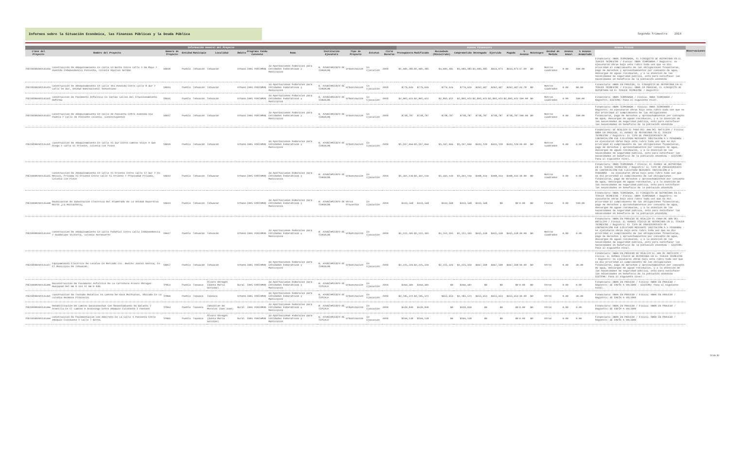Informes sobre la Situación Económica, las Finanzas Públicas y la Deuda Pública Segundo Trimestre 2018
| Información General del Proyecto | | | | | | | | | | | | | Avance Financiero | | | | | | | | | | Avance Físico | | | Observaciones |
| --- | --- | --- | --- | --- | --- | --- | --- | --- | --- | --- | --- | --- | --- | --- | --- | --- | --- | --- | --- | --- | --- | --- | --- | --- | --- | --- |
| Clave del Proyecto | Nombre del Proyecto | Número de Proyecto | Entidad | Municipio | Localidad | Ámbito | Programa Fondo Convenio | Ramo | Institución Ejecutora | Tipo de Proyecto | Estatus | Ciclo Recurso | Presupuesto | Modificado | Recaudado (Ministrado) | Comprometido | Devengado | Ejercido | Pagado | % Avance | Reintegro | Unidad de Medida | Avance Anual | % Avance Acumulado | | |
| PUE18180201135316 | Construcción De Adoquinamiento En Calle 14 Norte Entre Calle 5 De Mayo Y Avenida Independencia Poniente, Colonia Aquiles Serdán | 18030 | Puebla | Tehuacán | Tehuacán | Urbano | I005 FORTAMUN | 33-Aportaciones Federales para Entidades Federativas y Municipios | H. AYUNTAMIENTO DE TEHUACAN | Urbanización | En Ejecución | 2018 | $1,981,485 | $1,981,485 | $1,981,485 | $1,981,485 | $1,981,485 | $933,073 | $933,073 | 47.09 | $0 | Metros Cuadrados | 0.00 | 100.00 | Financiera: OBRA TERMINADA, EL FINIQUITO SE REPORTARA EN EL TERCER TRIMESTRE / Física: OBRA TERMINADA / Registro: se ejecutaron obras bajo este rubro toda vez que se dio prioridad al cumplimiento de las obligaciones financieras, pago de derechos y aprovechamientos por concepto de agua, descargas de aguas residuales, y a la atención de las necesidades de seguridad pública, esto para satisfacer las necesidades en beneficio de la población atendida | |
| PUE18180201135319 | Construcción De Adoquinamiento En Calle 4ta Avenida Entre Calle 8 Sur Y Calle 10 Sur, Unidad Habitacional Venustiano | 18033 | Puebla | Tehuacán | Tehuacán | Urbano | I005 FORTAMUN | 33-Aportaciones Federales para Entidades Federativas y Municipios | H. AYUNTAMIENTO DE TEHUACAN | Urbanización | En Ejecución | 2018 | $776,626 | $776,626 | $776,626 | $776,626 | $262,307 | $262,307 | $262,307 | 33.78 | $0 | Metros Cuadrados | 0.00 | 80.00 | Financiera: OBRA EN PROCESO, EL FINIQUITO SE REPORTARA EN EL TERCER TRIMESTRE / Física: OBRA EN PROCESO, EL FINIQUITO SE REPORTARA EN EL TERCER TRIMESTRE / Registro: | |
| PUE18180201135321 | Construcción De Pavimento Asfáltico En Varias Calles Del Fraccionamiento Reforma | 18035 | Puebla | Tehuacán | Tehuacán | Urbano | I005 FORTAMUN | 33-Aportaciones Federales para Entidades Federativas y Municipios | H. AYUNTAMIENTO DE TEHUACAN | Urbanización | En Ejecución | 2018 | $2,805,652 | $2,805,652 | $2,805,652 | $2,805,652 | $2,805,652 | $2,805,652 | $2,805,652 | 100.00 | $0 | Metros Cuadrados | 0.00 | 100.00 | Financiera: OBRA TERMINADA / Física: OBRA TERMINADA / Registro: SISTEMA: Pasa al siguiente nivel. | |
| PUE18180201135324 | Construccion De Adoquinamiento En Calle 20 Poniente Entre Avenida Via Puebla Y Calle 20 Poniente Colonia. Constituyentes | 18037 | Puebla | Tehuacán | Tehuacán | Urbano | I005 FORTAMUN | 33-Aportaciones Federales para Entidades Federativas y Municipios | H. AYUNTAMIENTO DE TEHUACAN | Urbanización | En Ejecución | 2018 | $748,787 | $748,787 | $748,787 | $748,787 | $748,787 | $748,787 | $748,787 | 100.00 | $0 | Metros Cuadrados | 0.00 | 100.00 | Financiera: OBRA TERMINADA / Física: OBRA TERMINADA / Registro: se ejecutaron obras bajo este rubro toda vez que se dió prioridad al cumplimiento de las obligaciones financieras, pago de derechos y aprovechamientos por concepto de agua, descargas de aguas residuales, y a la atención de las necesidades de seguridad pública, esto para satisfacer las necesidades en beneficio de la población atendida | |
| PUE18180201135331 | Construcción De Adoquinamiento En Calle 15 Sur Entre Camino Viejo A San Diego Y Calle 15 Oriente, Colonia Los Pinos | 18039 | Puebla | Tehuacán | Tehuacán | Urbano | I005 FORTAMUN | 33-Aportaciones Federales para Entidades Federativas y Municipios | H. AYUNTAMIENTO DE TEHUACAN | Urbanización | En Ejecución | 2018 | $1,107,066 | $1,107,066 | $1,107,066 | $1,107,066 | $332,120 | $332,120 | $332,120 | 30.00 | $0 | Metros Cuadrados | 0.00 | 0.00 | Financiera: SE REALIZO EL PAGO DEL 30% DEL ANTICIPO / Física: OBRA EN PROCESO, EL AVANCE SE REPORTARA EN EL TERCER TRIMESTRE / Registro: EL TIPO DE PROCEDIMIENTO DE CONTRATACIÓN FUE EJECUTADO MEDIANTE INVITACIÓN A 5 PERSONAS - se ejecutaron obras bajo este rubro toda vez que se dió prioridad al cumplimiento de las obligaciones financieras, pago de derechos y aprovechamientos por concepto de agua, descargas de aguas residuales, y a la atención de las necesidades de seguridad pública, esto para satisfacer las necesidades en beneficio de la población atendida - SISTEMA: Pasa al siguiente nivel. | |
| PUE18180201135335 | Construcción De Adoquinamiento En Calle 15 Oriente Entre Calle 17 Sur Y Av. México, Privada 15 Oriente Entre Calle 15 Oriente Y Propiedad Privada, Colonia Los Pinos | 18042 | Puebla | Tehuacán | Tehuacán | Urbano | I005 FORTAMUN | 33-Aportaciones Federales para Entidades Federativas y Municipios | H. AYUNTAMIENTO DE TEHUACAN | Urbanización | En Ejecución | 2018 | $1,361,146 | $1,361,146 | $1,361,146 | $1,361,146 | $408,344 | $408,344 | $408,344 | 30.00 | $0 | Metros Cuadrados | 0.00 | 0.00 | Financiera: OBRA TERMINADA / Física: EL AVANCE SE REPORTARA EN EL TERCER TRIMESTRE / Registro: EL TIPO DE PROCEDIMIENTO DE CONTRATACIÓN FUE EJECUTADO MEDIANTE INVITACIÓN A 5 PERSONAS - se ejecutaron obras bajo este rubro toda vez que se dió prioridad al cumplimiento de las obligaciones financieras, pago de derechos y aprovechamientos por concepto de agua, descargas de aguas residuales, y a la atención de las necesidades de seguridad pública, esto para satisfacer las necesidades en beneficio de la población atendida | |
| PUE18180201135338 | Reubicación De Subestación Eléctrica Del Alumbrado De La Unidad Deportiva Norte ¿La Huizachera¿ | 18044 | Puebla | Tehuacán | Tehuacán | Urbano | I005 FORTAMUN | 33-Aportaciones Federales para Entidades Federativas y Municipios | H. AYUNTAMIENTO DE TEHUACAN | Otros Proyectos | En Ejecución | 2018 | $443,568 | $443,568 | $443,568 | $443,568 | $443,568 | $0 | $0 | 0.00 | $0 | Piezas | 0.00 | 100.00 | Financiera: OBRA TERMINADA, EL FINIQUITO SE REPORTARA EN EL TERCER TRIMESTRE / Física: OBRA TERMINADA / Registro: se ejecutaron obras bajo este rubro toda vez que se dió prioridad al cumplimiento de las obligaciones financieras, pago de derechos y aprovechamientos por concepto de agua, descargas de aguas residuales, y a la atención de las necesidades de seguridad pública, esto para satisfacer las necesidades en beneficio de la población atendida | |
| PUE18180201135344 | Construccion De Adoquinamiento En Calle Peñafiel Entre Calle Independencia Y Guadalupe Victoria, Colonia Aeropuerto | 18047 | Puebla | Tehuacán | Tehuacán | Urbano | I005 FORTAMUN | 33-Aportaciones Federales para Entidades Federativas y Municipios | H. AYUNTAMIENTO DE TEHUACAN | Urbanización | En Ejecución | 2018 | $1,151,495 | $1,151,495 | $1,151,495 | $1,151,495 | $345,448 | $345,448 | $345,448 | 30.00 | $0 | Metros Cuadrados | 0.00 | 0.00 | Financiera: OBRA EN PROCESO SE REALIZO EL PAGO DE 30% DEL ANTICIPO / Física: EL AVANCE FÍSICO SE REPORTARA EN EL TERCER TRIMESTRE / Registro: EL TIPO DE PROCEDIMIENTO DE CONTRATACIÓN FUE EJECUTADO MEDIANTE INVITACIÓN A 5 PERSONAS - se ejecutaron obras bajo este rubro toda vez que se dio prioridad al cumplimiento de las obligaciones financieras, pago de derechos y aprovechamientos por concepto de agua, descargas de aguas residuales, y a la atención de las necesidades de seguridad pública, esto para satisfacer las necesidades en beneficio de la población atendida - SISTEMA: Pasa al siguiente nivel. | |
| PUE18180201135347 | Equipamiento Electrico De Locales En Mercado Lic. Benito Juarez Garcia, En El Municipio De Tehuacan. | 18057 | Puebla | Tehuacán | Tehuacán | Urbano | I005 FORTAMUN | 33-Aportaciones Federales para Entidades Federativas y Municipios | H. AYUNTAMIENTO DE TEHUACAN | Urbanización | En Ejecución | 2018 | $2,225,326 | $2,225,326 | $2,225,326 | $2,225,326 | $667,598 | $667,598 | $667,598 | 30.00 | $0 | Otros | 0.00 | 30.00 | Financiera: OBRA EN PROCESO SE REALIZO EL 30% DE ANTICIPO / Física: EL AVANCE FÍSICO SE REPORTARA EN EL TERCER TRIMESTRE / Registro: se ejecutaron obras bajo este rubro toda vez que se dio prioridad al cumplimiento de las obligaciones financieras, pago de derechos y aprovechamientos por concepto de agua, descargas de aguas residuales, y a la atención de las necesidades de seguridad pública, esto para satisfacer las necesidades en beneficio de la población atendida - SISTEMA: Pasa al siguiente nivel. | |
| PUE18180201135386 | Reconstruccion De Pavimento Asfaltico De La Carretera Alvaro Obregon-Hueyapan Del Km 0 534 Al Km 0 840. | TP854 | Puebla | Tepeaca | Álvaro Obregón (Santa María Gorozpe) | Rural | I005 FORTAMUN | 33-Aportaciones Federales para Entidades Federativas y Municipios | H. AYUNTAMIENTO DE TEPEACA | Urbanización | En Ejecución | 2018 | $466,381 | $466,381 | $0 | $466,381 | $0 | $0 | $0 | 0.00 | $0 | Otros | 0.00 | 0.00 | Financiera: OBRA EN PROCESO / Física: OBRA EN PROCESO / Registro: SE ENVÍA A VALIDAR - SISTEMA: Pasa al siguiente nivel. | |
| PUE18180201135391 | Construccion De Techado Metalico En Cancha De Usos Multiples, Ubicado En La Colonia Hermosa Provincia. | TP860 | Puebla | Tepeaca | Tepeaca | Urbano | I005 FORTAMUN | 33-Aportaciones Federales para Entidades Federativas y Municipios | H. AYUNTAMIENTO DE TEPEACA | Urbanización | En Ejecución | 2018 | $2,185,511 | $2,185,511 | $655,653 | $2,185,511 | $655,653 | $655,653 | $655,653 | 30.00 | $0 | Otros | 0.00 | 30.00 | Financiera: OBRA EN PROCESO / Física: OBRA EN PROCESO / Registro: SE ENVÍA A VALIDAR | |
| PUE18180201135396 | Rehabilitación De Camino Sacacosechas Con Revestimiento De Balasto Y Arenilla En El Camino A Acatzingo Entre Adoquin Existente Y Panteón | TP863 | Puebla | Tepeaca | Zahuatlán de Morelos (San José) | Rural | I005 FORTAMUN | 33-Aportaciones Federales para Entidades Federativas y Municipios | H. AYUNTAMIENTO DE TEPEACA | Urbanización | En Ejecución | 2018 | $549,840 | $549,840 | $0 | $549,840 | $0 | $0 | $0 | 0.00 | $0 | Otros | 0.00 | 0.00 | Financiera: OBRA EN PROCESO / Física: OBRA EN PROCESO / Registro: SE ENVÍA A VALIDAR | |
| PUE18180201135399 | Construccion De Pavimentacion Con Adocreto En La Calle 4 Poniente Entre Adoquin Existente Y Calle 7 Norte. | TP865 | Puebla | Tepeaca | Álvaro Obregón (Santa María Gorozpe) | Rural | I005 FORTAMUN | 33-Aportaciones Federales para Entidades Federativas y Municipios | H. AYUNTAMIENTO DE TEPEACA | Urbanización | En Ejecución | 2018 | $199,138 | $199,138 | $0 | $199,138 | $0 | $0 | $0 | 0.00 | $0 | Otros | 0.00 | 0.00 | Financiera: OBRA EN PROCESO / Física: OBRA EN PROCESO / Registro: SE ENVÍA A VALIDAR | |
19 de 30